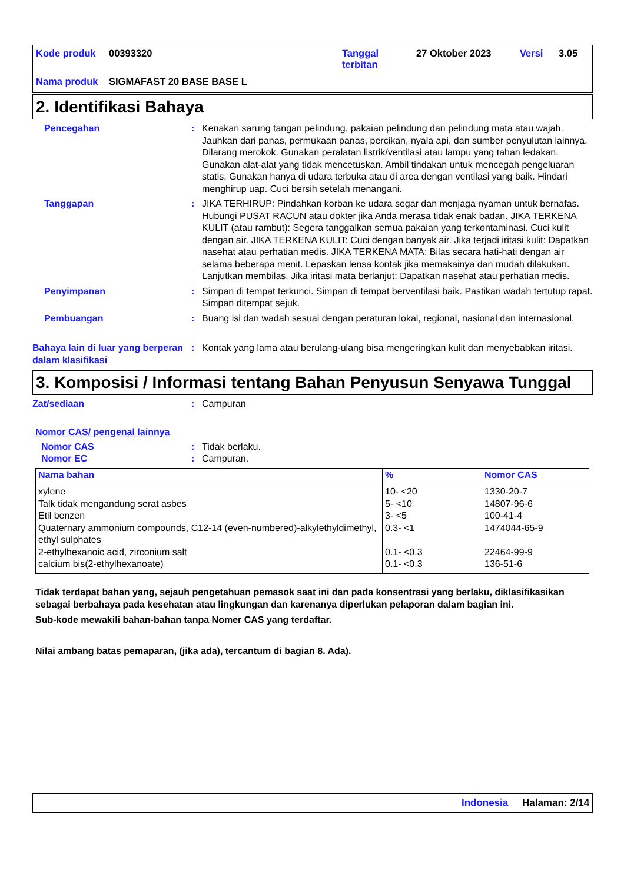| Kode produk | 00393320 | Tanggal terbitan | 27 Oktober 2023 | Versi | 3.05 |
| Nama produk | SIGMAFAST 20 BASE BASE L | | | | |
2. Identifikasi Bahaya
Pencegahan : Kenakan sarung tangan pelindung, pakaian pelindung dan pelindung mata atau wajah. Jauhkan dari panas, permukaan panas, percikan, nyala api, dan sumber penyulutan lainnya. Dilarang merokok. Gunakan peralatan listrik/ventilasi atau lampu yang tahan ledakan. Gunakan alat-alat yang tidak mencetuskan. Ambil tindakan untuk mencegah pengeluaran statis. Gunakan hanya di udara terbuka atau di area dengan ventilasi yang baik. Hindari menghirup uap. Cuci bersih setelah menangani.
Tanggapan : JIKA TERHIRUP: Pindahkan korban ke udara segar dan menjaga nyaman untuk bernafas. Hubungi PUSAT RACUN atau dokter jika Anda merasa tidak enak badan. JIKA TERKENA KULIT (atau rambut): Segera tanggalkan semua pakaian yang terkontaminasi. Cuci kulit dengan air. JIKA TERKENA KULIT: Cuci dengan banyak air. Jika terjadi iritasi kulit: Dapatkan nasehat atau perhatian medis. JIKA TERKENA MATA: Bilas secara hati-hati dengan air selama beberapa menit. Lepaskan lensa kontak jika memakainya dan mudah dilakukan. Lanjutkan membilas. Jika iritasi mata berlanjut: Dapatkan nasehat atau perhatian medis.
Penyimpanan : Simpan di tempat terkunci. Simpan di tempat berventilasi baik. Pastikan wadah tertutup rapat. Simpan ditempat sejuk.
Pembuangan : Buang isi dan wadah sesuai dengan peraturan lokal, regional, nasional dan internasional.
Bahaya lain di luar yang berperan dalam klasifikasi
: Kontak yang lama atau berulang-ulang bisa mengeringkan kulit dan menyebabkan iritasi.
3. Komposisi / Informasi tentang Bahan Penyusun Senyawa Tunggal
Zat/sediaan : Campuran
Nomor CAS/ pengenal lainnya
Nomor CAS : Tidak berlaku.
Nomor EC : Campuran.
| Nama bahan | % | Nomor CAS |
| --- | --- | --- |
| xylene Talk tidak mengandung serat asbes Etil benzen Quaternary ammonium compounds, C12-14 (even-numbered)-alkylethyldimethyl, ethyl sulphates 2-ethylhexanoic acid, zirconium salt calcium bis(2-ethylhexanoate) | 10- <20 5- <10 3- <5 0.3- <1 0.1- <0.3 0.1- <0.3 | 1330-20-7 14807-96-6 100-41-4 1474044-65-9 22464-99-9 136-51-6 |
Tidak terdapat bahan yang, sejauh pengetahuan pemasok saat ini dan pada konsentrasi yang berlaku, diklasifikasikan sebagai berbahaya pada kesehatan atau lingkungan dan karenanya diperlukan pelaporan dalam bagian ini.
Sub-kode mewakili bahan-bahan tanpa Nomer CAS yang terdaftar.
Nilai ambang batas pemaparan, (jika ada), tercantum di bagian 8. Ada).
Indonesia Halaman: 2/14